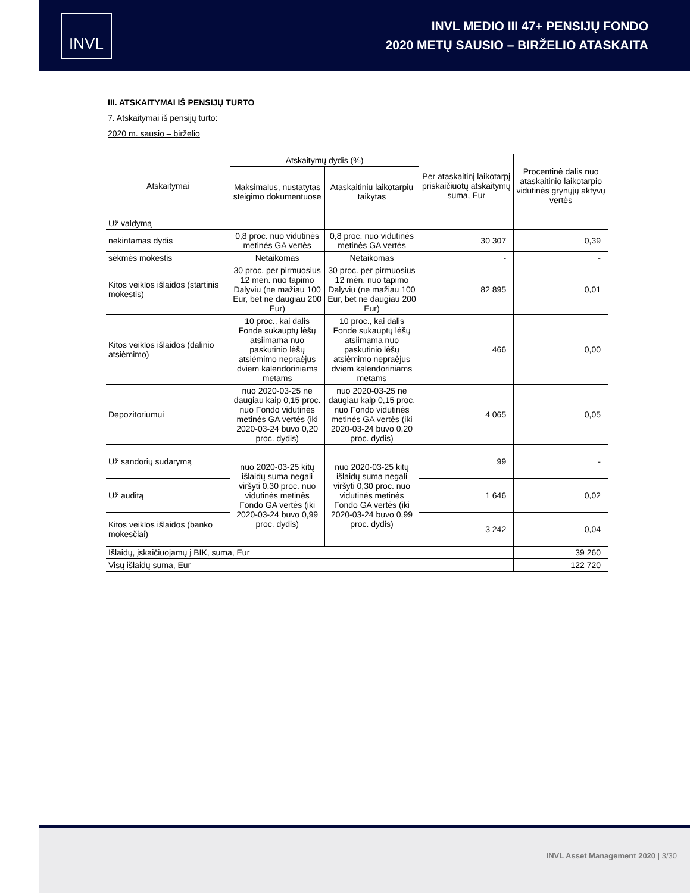INVL
INVL MEDIO III 47+ PENSIJŲ FONDO
2020 METŲ SAUSIO – BIRŽELIO ATASKAITA
III. ATSKAITYMAI IŠ PENSIJŲ TURTO
7. Atskaitymai iš pensijų turto:
2020 m. sausio – birželio
| Atskaitymai | Atskaitymų dydis (%) | | Per ataskaitinį laikotarpį priskaičiuotų atskaitymų suma, Eur | Procentinė dalis nuo ataskaitinio laikotarpio vidutinės grynųjų aktyvų vertės |
| --- | --- | --- | --- | --- |
| | Maksimalus, nustatytas steigimo dokumentuose | Ataskaitiniu laikotarpiu taikytas | | |
| Už valdymą | | | | |
| nekintamas dydis | 0,8 proc. nuo vidutinės metinės GA vertės | 0,8 proc. nuo vidutinės metinės GA vertės | 30 307 | 0,39 |
| sėkmės mokestis | Netaikomas | Netaikomas | - | - |
| Kitos veiklos išlaidos (startinis mokestis) | 30 proc. per pirmuosius 12 mėn. nuo tapimo Dalyviu (ne mažiau 100 Eur, bet ne daugiau 200 Eur) | 30 proc. per pirmuosius 12 mėn. nuo tapimo Dalyviu (ne mažiau 100 Eur, bet ne daugiau 200 Eur) | 82 895 | 0,01 |
| Kitos veiklos išlaidos (dalinio atsiėmimo) | 10 proc., kai dalis Fonde sukauptų lėšų atsiimama nuo paskutinio lėšų atsiėmimo nepraėjus dviem kalendoriniams metams | 10 proc., kai dalis Fonde sukauptų lėšų atsiimama nuo paskutinio lėšų atsiėmimo nepraėjus dviem kalendoriniams metams | 466 | 0,00 |
| Depozitoriumui | nuo 2020-03-25 ne daugiau kaip 0,15 proc. nuo Fondo vidutinės metinės GA vertės (iki 2020-03-24 buvo 0,20 proc. dydis) | nuo 2020-03-25 ne daugiau kaip 0,15 proc. nuo Fondo vidutinės metinės GA vertės (iki 2020-03-24 buvo 0,20 proc. dydis) | 4 065 | 0,05 |
| Už sandorių sudarymą | nuo 2020-03-25 kitų išlaidų suma negali viršyti 0,30 proc. nuo vidutinės metinės Fondo GA vertės (iki 2020-03-24 buvo 0,99 proc. dydis) | nuo 2020-03-25 kitų išlaidų suma negali viršyti 0,30 proc. nuo vidutinės metinės Fondo GA vertės (iki 2020-03-24 buvo 0,99 proc. dydis) | 99 | - |
| Už auditą | | | 1 646 | 0,02 |
| Kitos veiklos išlaidos (banko mokesčiai) | | | 3 242 | 0,04 |
| Išlaidų, įskaičiuojamų į BIK, suma, Eur | | | | 39 260 |
| Visų išlaidų suma, Eur | | | | 122 720 |
INVL Asset Management 2020 | 3/30